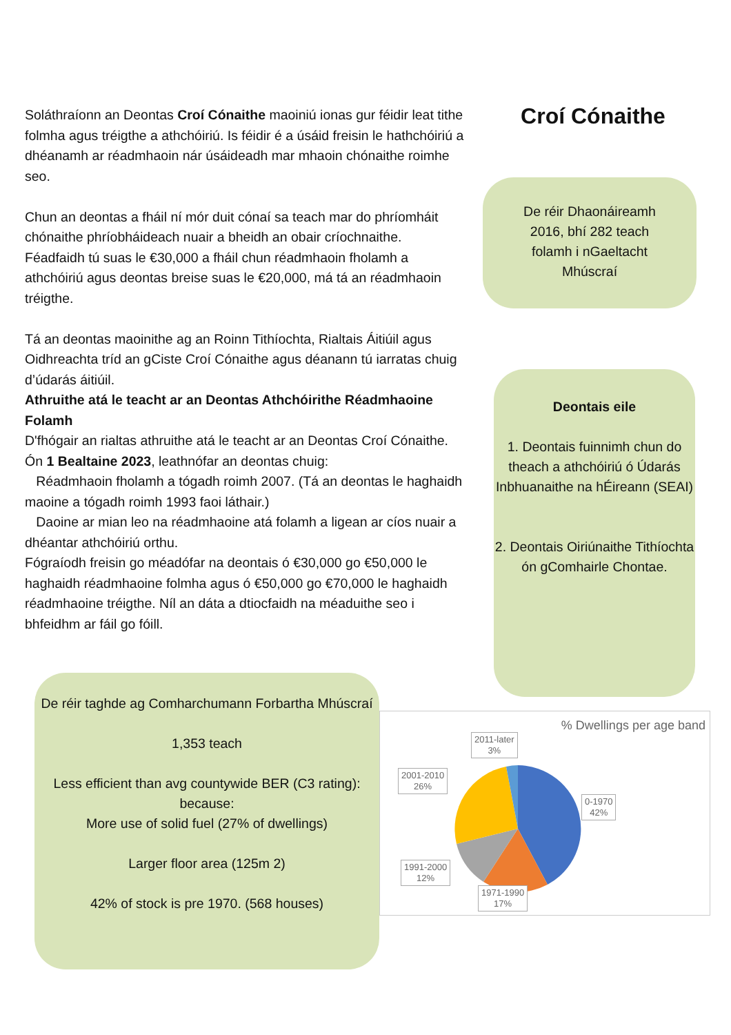Soláthraíonn an Deontas Croí Cónaithe maoiniú ionas gur féidir leat tithe folmha agus tréigthe a athchóiriú. Is féidir é a úsáid freisin le hathchóiriú a dhéanamh ar réadmhaoin nár úsáideadh mar mhaoin chónaithe roimhe seo.
Chun an deontas a fháil ní mór duit cónaí sa teach mar do phríomháit chónaithe phríobháideach nuair a bheidh an obair críochnaithe.
Féadfaidh tú suas le €30,000 a fháil chun réadmhaoin fholamh a athchóiriú agus deontas breise suas le €20,000, má tá an réadmhaoin tréigthe.
Tá an deontas maoinithe ag an Roinn Tithíochta, Rialtais Áitiúil agus Oidhreachta tríd an gCiste Croí Cónaithe agus déanann tú iarratas chuig d’údarás áitiúil.
Athruithe atá le teacht ar an Deontas Athchóirithe Réadmhaoine Folamh
D'fhógair an rialtas athruithe atá le teacht ar an Deontas Croí Cónaithe. Ón 1 Bealtaine 2023, leathnófar an deontas chuig:
Réadmhaoin fholamh a tógadh roimh 2007. (Tá an deontas le haghaidh maoine a tógadh roimh 1993 faoi láthair.)
Daoine ar mian leo na réadmhaoine atá folamh a ligean ar cíos nuair a dhéantar athchóiriú orthu.
Fógraíodh freisin go méadófar na deontais ó €30,000 go €50,000 le haghaidh réadmhaoine folmha agus ó €50,000 go €70,000 le haghaidh réadmhaoine tréigthe. Níl an dáta a dtiocfaidh na méaduithe seo i bhfeidhm ar fáil go fóill.
Croí Cónaithe
De réir Dhaonáireamh
2016, bhí 282 teach
folamh i nGaeltacht
Mhúscraí
Deontais eile
1. Deontais fuinnimh chun do theach a athchóiriú ó Údarás Inbhuanaithe na hÉireann (SEAI)
2. Deontais Oiriúnaithe Tithíochta ón gComhairle Chontae.
De réir taghde ag Comharchumann Forbartha Mhúscraí
1,353 teach
Less efficient than avg countywide BER (C3 rating):
because:
More use of solid fuel (27% of dwellings)
Larger floor area (125m 2)
42% of stock is pre 1970. (568 houses)
% Dwellings per age band
2011-later
3%
2001-2010
26%
0-1970
42%
1991-2000
12%
1971-1990
17%